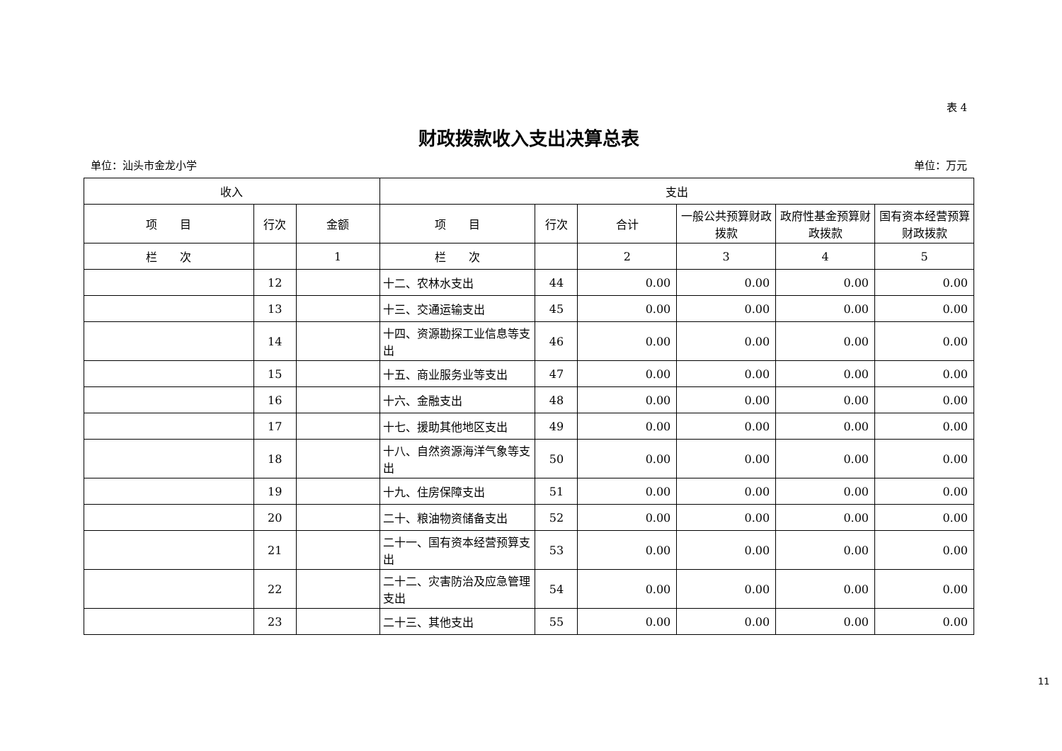表 4
财政拨款收入支出决算总表
单位：汕头市金龙小学 单位：万元
| 收入 | | | 支出 | | | | | |
| --- | --- | --- | --- | --- | --- | --- | --- | --- |
| 项 目 | 行次 | 金额 | 项 目 | 行次 | 合计 | 一般公共预算财政拨款 | 政府性基金预算财政拨款 | 国有资本经营预算财政拨款 |
| 栏 次 | | 1 | 栏 次 | | 2 | 3 | 4 | 5 |
| | 12 | | 十二、农林水支出 | 44 | 0.00 | 0.00 | 0.00 | 0.00 |
| | 13 | | 十三、交通运输支出 | 45 | 0.00 | 0.00 | 0.00 | 0.00 |
| | 14 | | 十四、资源勘探工业信息等支出 | 46 | 0.00 | 0.00 | 0.00 | 0.00 |
| | 15 | | 十五、商业服务业等支出 | 47 | 0.00 | 0.00 | 0.00 | 0.00 |
| | 16 | | 十六、金融支出 | 48 | 0.00 | 0.00 | 0.00 | 0.00 |
| | 17 | | 十七、援助其他地区支出 | 49 | 0.00 | 0.00 | 0.00 | 0.00 |
| | 18 | | 十八、自然资源海洋气象等支出 | 50 | 0.00 | 0.00 | 0.00 | 0.00 |
| | 19 | | 十九、住房保障支出 | 51 | 0.00 | 0.00 | 0.00 | 0.00 |
| | 20 | | 二十、粮油物资储备支出 | 52 | 0.00 | 0.00 | 0.00 | 0.00 |
| | 21 | | 二十一、国有资本经营预算支出 | 53 | 0.00 | 0.00 | 0.00 | 0.00 |
| | 22 | | 二十二、灾害防治及应急管理支出 | 54 | 0.00 | 0.00 | 0.00 | 0.00 |
| | 23 | | 二十三、其他支出 | 55 | 0.00 | 0.00 | 0.00 | 0.00 |
11